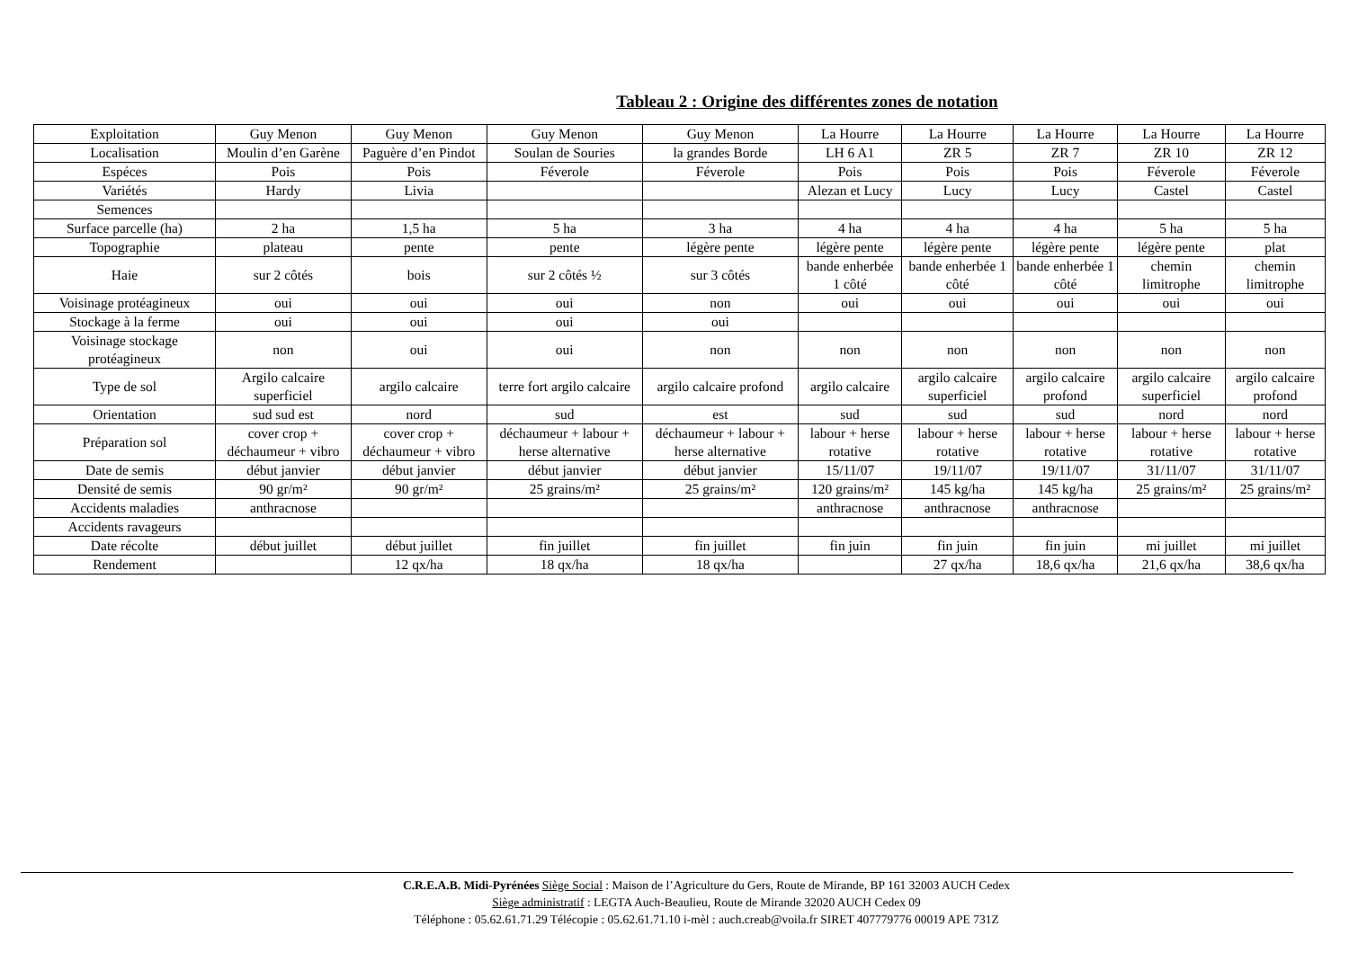Tableau 2 : Origine des différentes zones de notation
| Exploitation | Guy Menon | Guy Menon | Guy Menon | Guy Menon | La Hourre | La Hourre | La Hourre | La Hourre | La Hourre |
| Localisation | Moulin d’en Garène | Paguère d’en Pindot | Soulan de Souries | la grandes Borde | LH 6 A1 | ZR 5 | ZR 7 | ZR 10 | ZR 12 |
| Espéces | Pois | Pois | Féverole | Féverole | Pois | Pois | Pois | Féverole | Féverole |
| Variétés | Hardy | Livia | | | Alezan et Lucy | Lucy | Lucy | Castel | Castel |
| Semences | | | | | | | | | |
| Surface parcelle (ha) | 2 ha | 1,5 ha | 5 ha | 3 ha | 4 ha | 4 ha | 4 ha | 5 ha | 5 ha |
| Topographie | plateau | pente | pente | légère pente | légère pente | légère pente | légère pente | légère pente | plat |
| Haie | sur 2 côtés | bois | sur 2 côtés ½ | sur 3 côtés | bande enherbée 1 côté | bande enherbée 1 côté | bande enherbée 1 côté | chemin limitrophe | chemin limitrophe |
| Voisinage protéagineux | oui | oui | oui | non | oui | oui | oui | oui | oui |
| Stockage à la ferme | oui | oui | oui | oui | | | | | |
| Voisinage stockage protéagineux | non | oui | oui | non | non | non | non | non | non |
| Type de sol | Argilo calcaire superficiel | argilo calcaire | terre fort argilo calcaire | argilo calcaire profond | argilo calcaire | argilo calcaire superficiel | argilo calcaire profond | argilo calcaire superficiel | argilo calcaire profond |
| Orientation | sud sud est | nord | sud | est | sud | sud | sud | nord | nord |
| Préparation sol | cover crop + déchaumeur + vibro | cover crop + déchaumeur + vibro | déchaumeur + labour + herse alternative | déchaumeur + labour + herse alternative | labour + herse rotative | labour + herse rotative | labour + herse rotative | labour + herse rotative | labour + herse rotative |
| Date de semis | début janvier | début janvier | début janvier | début janvier | 15/11/07 | 19/11/07 | 19/11/07 | 31/11/07 | 31/11/07 |
| Densité de semis | 90 gr/m² | 90 gr/m² | 25 grains/m² | 25 grains/m² | 120 grains/m² | 145 kg/ha | 145 kg/ha | 25 grains/m² | 25 grains/m² |
| Accidents maladies | anthracnose | | | | anthracnose | anthracnose | anthracnose | | |
| Accidents ravageurs | | | | | | | | | |
| Date récolte | début juillet | début juillet | fin juillet | fin juillet | fin juin | fin juin | fin juin | mi juillet | mi juillet |
| Rendement | | 12 qx/ha | 18 qx/ha | 18 qx/ha | | 27 qx/ha | 18,6 qx/ha | 21,6 qx/ha | 38,6 qx/ha |
C.R.E.A.B. Midi-Pyrénées Siège Social : Maison de l’Agriculture du Gers, Route de Mirande, BP 161 32003 AUCH Cedex
Siège administratif : LEGTA Auch-Beaulieu, Route de Mirande 32020 AUCH Cedex 09
Téléphone : 05.62.61.71.29 Télécopie : 05.62.61.71.10 i-mèl : auch.creab@voila.fr SIRET 407779776 00019 APE 731Z